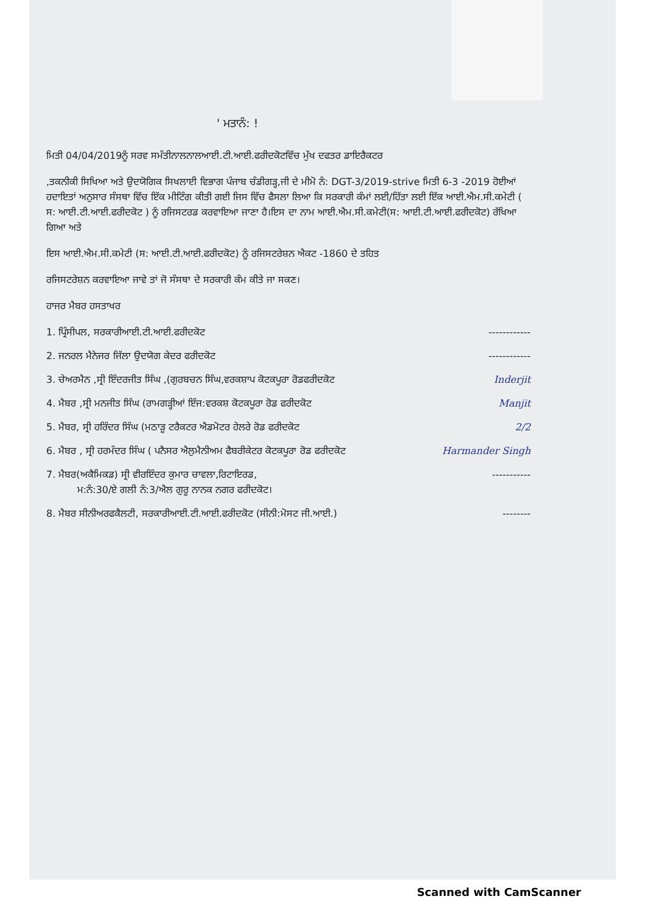' ਮਤਾਨੰ: !
ਮਿਤੀ 04/04/2019ਨੂੰ ਸਰਵ ਸਮੰਤੀਨਾਲਨਾਲਆਈ.ਟੀ.ਆਈ.ਫਰੀਦਕੋਟਵਿੱਚ ਮੁੱਖ ਦਫਤਰ ਡਾਇਰੈਕਟਰ
,ਤਕਨੀਕੀ ਸਿਖਿਆ ਅਤੇ ਉਦਯੋਗਿਕ ਸਿਖਲਾਈ ਵਿਭਾਗ ਪੰਜਾਬ ਚੰਡੀਗੜ੍ਹ,ਜੀ ਦੇ ਮੀਮੋ ਨੰ: DGT-3/2019-strive ਮਿਤੀ 6-3 -2019 ਹੋਈਆਂ ਹਦਾਇਤਾਂ ਅਨੁਸਾਰ ਸੰਸਥਾ ਵਿੱਚ ਇੱਕ ਮੀਟਿੰਗ ਕੀਤੀ ਗਈ ਜਿਸ ਵਿੱਚ ਫੈਸਲਾ ਲਿਆ ਕਿ ਸਰਕਾਰੀ ਕੰਮਾਂ ਲਈ/ਹਿੱਤਾ ਲਈ ਇੱਕ ਆਈ.ਐਮ.ਸੀ.ਕਮੇਟੀ ( ਸ: ਆਈ.ਟੀ.ਆਈ.ਫਰੀਦਕੋਟ ) ਨੂੰ ਰਜਿਸਟਰਡ ਕਰਵਾਇਆ ਜਾਣਾ ਹੈ।ਇਸ ਦਾ ਨਾਮ ਆਈ.ਐਮ.ਸੀ.ਕਮੇਟੀ(ਸ: ਆਈ.ਟੀ.ਆਈ.ਫਰੀਦਕੋਟ) ਰੱਖਿਆ ਗਿਆ ਅਤੇ
ਇਸ ਆਈ.ਐਮ.ਸੀ.ਕਮੇਟੀ (ਸ: ਆਈ.ਟੀ.ਆਈ.ਫਰੀਦਕੋਟ) ਨੂੰ ਰਜਿਸਟਰੇਸ਼ਨ ਐਕਟ -1860 ਦੇ ਤਹਿਤ
ਰਜਿਸਟਰੇਸ਼ਨ ਕਰਵਾਇਆ ਜਾਵੇ ਤਾਂ ਜੋ ਸੰਸਥਾ ਦੇ ਸਰਕਾਰੀ ਕੰਮ ਕੀਤੇ ਜਾ ਸਕਣ।
ਹਾਜਰ ਮੈਬਰ ਹਸਤਾਖਰ
1. ਪ੍ਰਿੰਸੀਪਲ, ਸਰਕਾਰੀਆਈ.ਟੀ.ਆਈ.ਫਰੀਦਕੋਟ ------------
2. ਜਨਰਲ ਮੈਨੇਜਰ ਜਿੱਲਾ ਉਦਯੋਗ ਕੇਦਰ ਫਰੀਦਕੋਟ ------------
3. ਚੇਅਰਮੈਨ ,ਸ੍ਰੀ ਇੰਦਰਜੀਤ ਸਿੰਘ ,(ਗੁਰਬਚਨ ਸਿੰਘ,ਵਰਕਸ਼ਾਪ ਕੋਟਕਪੂਰਾ ਰੋਡਫਰੀਦਕੋਟ Inderjit
4. ਮੈਬਰ ,ਸ੍ਰੀ ਮਨਜੀਤ ਸਿੰਘ (ਰਾਮਗੜ੍ਹੀਆਂ ਇੰਜ:ਵਰਕਸ਼ ਕੋਟਕਪੂਰਾ ਰੋਡ ਫਰੀਦਕੋਟ Manjit
5. ਮੈਬਰ, ਸ੍ਰੀ ਹਰਿੰਦਰ ਸਿੰਘ (ਮਠਾੜੂ ਟਰੈਕਟਰ ਐਡਮੋਟਰ ਹੇਲਰੇ ਰੋਡ ਫਰੀਦਕੋਟ 2/2
6. ਮੈਬਰ , ਸ੍ਰੀ ਹਰਮੰਦਰ ਸਿੰਘ ( ਪਨੈਸਰ ਐਲੁਮੈਨੀਅਮ ਫੈਬਰੀਕੇਟਰ ਕੋਟਕਪੂਰਾ ਰੋਡ ਫਰੀਦਕੋਟ Harmander Singh
7. ਮੈਬਰ(ਅਕੈਮਿਕਡ) ਸ੍ਰੀ ਵੀਰਇੰਦਰ ਕੁਮਾਰ ਚਾਵਲਾ,ਰਿਟਾਇਰਡ,
ਮ:ਨੰ:30/ਏ ਗਲੀ ਨੰ:3/ਐਲ ਗੁਰੂ ਨਾਨਕ ਨਗਰ ਫਰੀਦਕੋਟ। -----------
8. ਮੈਬਰ ਸੀਨੀਅਰਫਕੈਲਟੀ, ਸਰਕਾਰੀਆਈ.ਟੀ.ਆਈ.ਫਰੀਦਕੋਟ (ਸੀਨੀ:ਮੋਸਟ ਜੀ.ਆਈ.) --------
Scanned with CamScanner